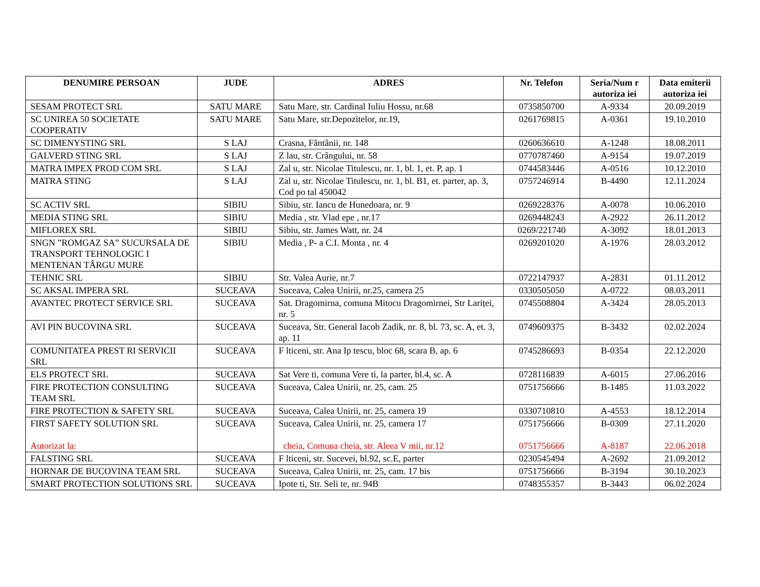| DENUMIRE PERSOAN | JUDE | ADRES | Nr. Telefon | Seria/Num r autoriza iei | Data emiterii autoriza iei |
| --- | --- | --- | --- | --- | --- |
| SESAM PROTECT SRL | SATU MARE | Satu Mare, str. Cardinal Iuliu Hossu, nr.68 | 0735850700 | A-9334 | 20.09.2019 |
| SC UNIREA 50 SOCIETATE COOPERATIV | SATU MARE | Satu Mare, str.Depozitelor, nr.19, | 0261769815 | A-0361 | 19.10.2010 |
| SC DIMENYSTING SRL | S LAJ | Crasna, Fântânii, nr. 148 | 0260636610 | A-1248 | 18.08.2011 |
| GALVERD STING SRL | S LAJ | Z lau, str. Crângului, nr. 58 | 0770787460 | A-9154 | 19.07.2019 |
| MATRA IMPEX PROD COM SRL | S LAJ | Zal u, str. Nicolae Titulescu, nr. 1, bl. 1, et. P, ap. 1 | 0744583446 | A-0516 | 10.12.2010 |
| MATRA STING | S LAJ | Zal u, str. Nicolae Titulescu, nr. 1, bl. B1, et. parter, ap. 3, Cod po tal 450042 | 0757246914 | B-4490 | 12.11.2024 |
| SC ACTIV SRL | SIBIU | Sibiu, str. Iancu de Hunedoara, nr. 9 | 0269228376 | A-0078 | 10.06.2010 |
| MEDIA STING SRL | SIBIU | Media , str. Vlad epe , nr.17 | 0269448243 | A-2922 | 26.11.2012 |
| MIFLOREX SRL | SIBIU | Sibiu, str. James Watt, nr. 24 | 0269/221740 | A-3092 | 18.01.2013 |
| SNGN ”ROMGAZ SA” SUCURSALA DE TRANSPORT TEHNOLOGIC I MENTENAN TÂRGU MURE | SIBIU | Media , P- a C.I. Monta , nr. 4 | 0269201020 | A-1976 | 28.03.2012 |
| TEHNIC SRL | SIBIU | Str. Valea Aurie, nr.7 | 0722147937 | A-2831 | 01.11.2012 |
| SC AKSAL IMPERA SRL | SUCEAVA | Suceava, Calea Unirii, nr.25, camera 25 | 0330505050 | A-0722 | 08.03.2011 |
| AVANTEC PROTECT SERVICE SRL | SUCEAVA | Sat. Dragomirna, comuna Mitocu Dragomirnei, Str Lariței, nr. 5 | 0745508804 | A-3424 | 28.05.2013 |
| AVI PIN BUCOVINA SRL | SUCEAVA | Suceava, Str. General Iacob Zadik, nr. 8, bl. 73, sc. A, et. 3, ap. 11 | 0749609375 | B-3432 | 02.02.2024 |
| COMUNITATEA PREST RI SERVICII SRL | SUCEAVA | F lticeni, str. Ana Ip tescu, bloc 68, scara B, ap. 6 | 0745286693 | B-0354 | 22.12.2020 |
| ELS PROTECT SRL | SUCEAVA | Sat Vere ti, comuna Vere ti, la parter, bl.4, sc. A | 0728116839 | A-6015 | 27.06.2016 |
| FIRE PROTECTION CONSULTING TEAM SRL | SUCEAVA | Suceava, Calea Unirii, nr. 25, cam. 25 | 0751756666 | B-1485 | 11.03.2022 |
| FIRE PROTECTION & SAFETY SRL | SUCEAVA | Suceava, Calea Unirii, nr. 25, camera 19 | 0330710810 | A-4553 | 18.12.2014 |
| FIRST SAFETY SOLUTION SRL Autorizat la: | SUCEAVA | Suceava, Calea Unirii, nr. 25, camera 17 cheia, Comuna cheia, str. Aleea V mii, nr.12 | 0751756666 0751756666 | B-0309 A-8187 | 27.11.2020 22.06.2018 |
| FALSTING SRL | SUCEAVA | F lticeni, str. Sucevei, bl.92, sc.E, parter | 0230545494 | A-2692 | 21.09.2012 |
| HORNAR DE BUCOVINA TEAM SRL | SUCEAVA | Suceava, Calea Unirii, nr. 25, cam. 17 bis | 0751756666 | B-3194 | 30.10.2023 |
| SMART PROTECTION SOLUTIONS SRL | SUCEAVA | Ipote ti, Str. Seli te, nr. 94B | 0748355357 | B-3443 | 06.02.2024 |